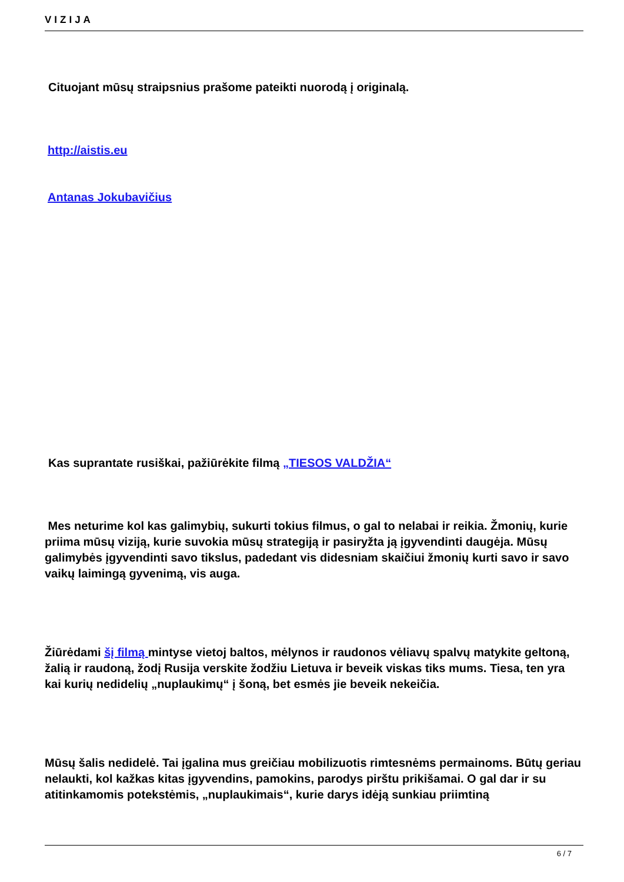VIZIJA
Cituojant mūsų straipsnius prašome pateikti nuorodą į originalą.
http://aistis.eu
Antanas Jokubavičius
Kas suprantate rusiškai, pažiūrėkite filmą „TIESOS VALDŽIA“
Mes neturime kol kas galimybių, sukurti tokius filmus, o gal to nelabai ir reikia. Žmonių, kurie priima mūsų viziją, kurie suvokia mūsų strategiją ir pasiryžta ją įgyvendinti daugėja. Mūsų galimybės įgyvendinti savo tikslus, padedant vis didesniam skaičiui žmonių kurti savo ir savo vaikų laimingą gyvenimą, vis auga.
Žiūrėdami šį filmą mintyse vietoj baltos, mėlynos ir raudonos vėliavų spalvų matykite geltoną, žalią ir raudoną, žodį Rusija verskite žodžiu Lietuva ir beveik viskas tiks mums. Tiesa, ten yra kai kurių nedidelių „nuplaukimų“ į šoną, bet esmės jie beveik nekeičia.
Mūsų šalis nedidelė. Tai įgalina mus greičiau mobilizuotis rimtesnėms permainoms. Būtų geriau nelaukti, kol kažkas kitas įgyvendins, pamokins, parodys pirštu prikišamai. O gal dar ir su atitinkamomis potekstėmis, „nuplaukimais“, kurie darys idėją sunkiau priimtiną
6 / 7